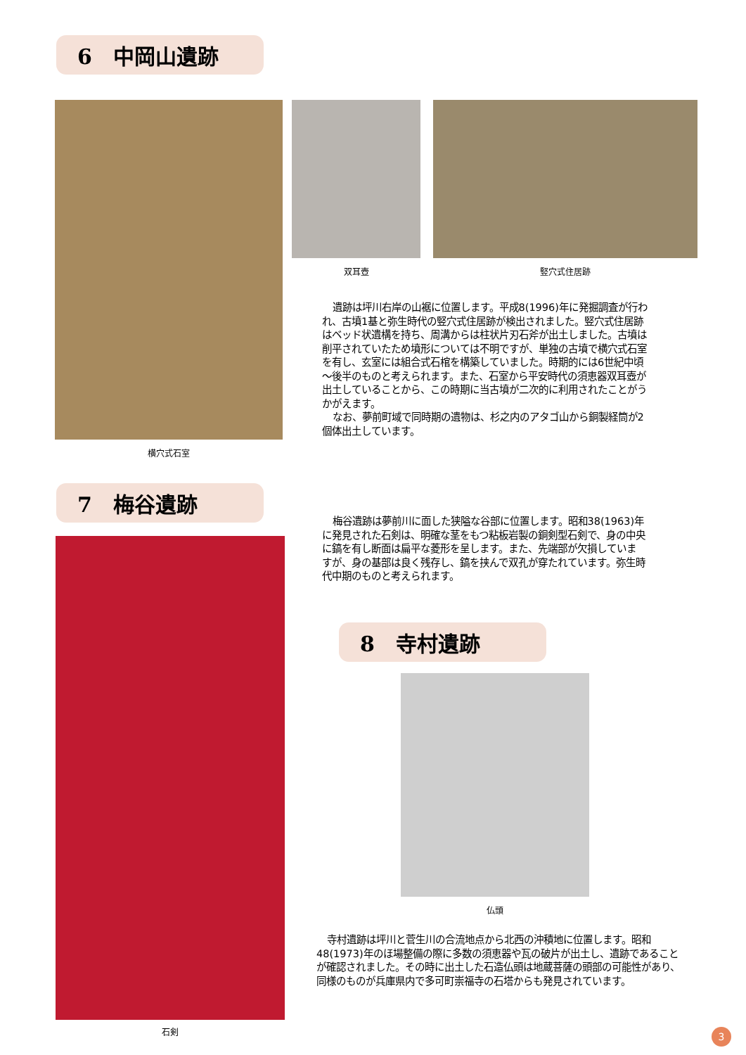6　中岡山遺跡
双耳壺 竪穴式住居跡
遺跡は坪川右岸の山裾に位置します。平成8(1996)年に発掘調査が行われ、古墳1基と弥生時代の竪穴式住居跡が検出されました。竪穴式住居跡はベッド状遺構を持ち、周溝からは柱状片刃石斧が出土しました。古墳は削平されていたため墳形については不明ですが、単独の古墳で横穴式石室を有し、玄室には組合式石棺を構築していました。時期的には6世紀中頃～後半のものと考えられます。また、石室から平安時代の須恵器双耳壺が出土していることから、この時期に当古墳が二次的に利用されたことがうかがえます。
なお、夢前町域で同時期の遺物は、杉之内のアタゴ山から銅製経筒が2個体出土しています。
横穴式石室
7　梅谷遺跡
梅谷遺跡は夢前川に面した狭隘な谷部に位置します。昭和38(1963)年に発見された石剣は、明確な茎をもつ粘板岩製の銅剣型石剣で、身の中央に鎬を有し断面は扁平な菱形を呈します。また、先端部が欠損していますが、身の基部は良く残存し、鎬を挟んで双孔が穿たれています。弥生時代中期のものと考えられます。
石剣
8　寺村遺跡
仏頭
寺村遺跡は坪川と菅生川の合流地点から北西の沖積地に位置します。昭和48(1973)年のほ場整備の際に多数の須恵器や瓦の破片が出土し、遺跡であることが確認されました。その時に出土した石造仏頭は地蔵菩薩の頭部の可能性があり、同様のものが兵庫県内で多可町崇福寺の石塔からも発見されています。
3